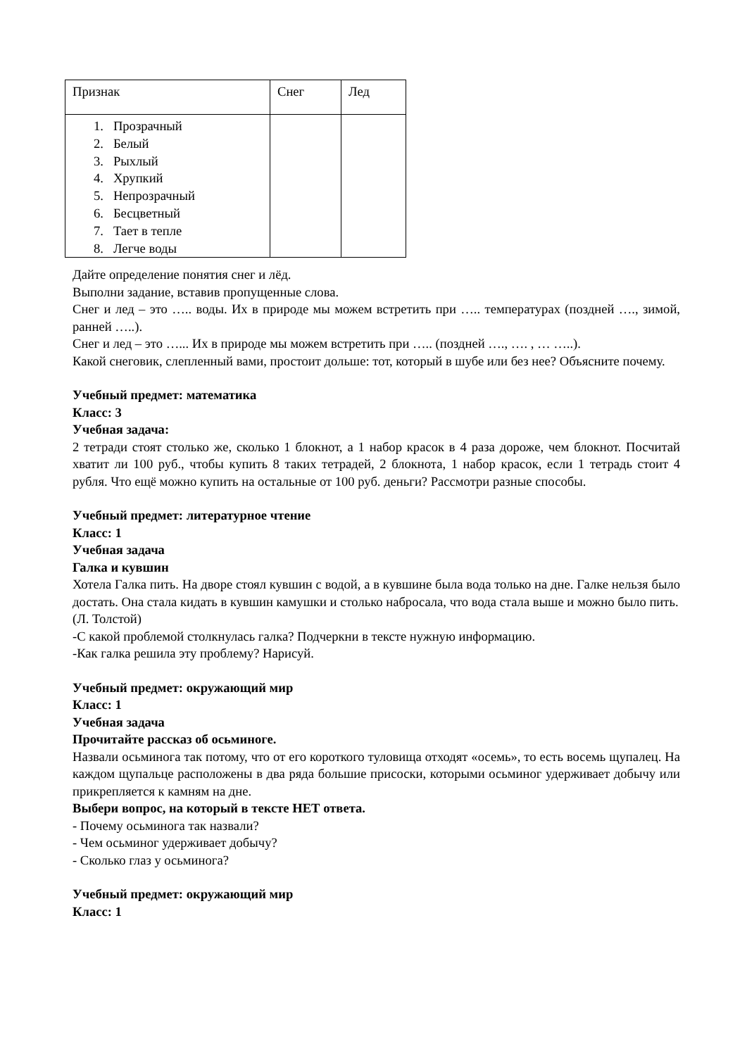| Признак | Снег | Лед |
| 1. Прозрачный 2. Белый 3. Рыхлый 4. Хрупкий 5. Непрозрачный 6. Бесцветный 7. Тает в тепле 8. Легче воды | | |
Дайте определение понятия снег и лёд.
Выполни задание, вставив пропущенные слова.
Снег и лед – это ….. воды. Их в природе мы можем встретить при ….. температурах (поздней …., зимой, ранней …..).
Снег и лед – это …... Их в природе мы можем встретить при ….. (поздней …., …. , … …..).
Какой снеговик, слепленный вами, простоит дольше: тот, который в шубе или без нее? Объясните почему.
Учебный предмет: математика
Класс: 3
Учебная задача:
2 тетради стоят столько же, сколько 1 блокнот, а 1 набор красок в 4 раза дороже, чем блокнот. Посчитай хватит ли 100 руб., чтобы купить 8 таких тетрадей, 2 блокнота, 1 набор красок, если 1 тетрадь стоит 4 рубля. Что ещё можно купить на остальные от 100 руб. деньги? Рассмотри разные способы.
Учебный предмет: литературное чтение
Класс: 1
Учебная задача
Галка и кувшин
Хотела Галка пить. На дворе стоял кувшин с водой, а в кувшине была вода только на дне. Галке нельзя было достать. Она стала кидать в кувшин камушки и столько набросала, что вода стала выше и можно было пить.
(Л. Толстой)
-С какой проблемой столкнулась галка? Подчеркни в тексте нужную информацию.
-Как галка решила эту проблему? Нарисуй.
Учебный предмет: окружающий мир
Класс: 1
Учебная задача
Прочитайте рассказ об осьминоге.
Назвали осьминога так потому, что от его короткого туловища отходят «осемь», то есть восемь щупалец. На каждом щупальце расположены в два ряда большие присоски, которыми осьминог удерживает добычу или прикрепляется к камням на дне.
Выбери вопрос, на который в тексте НЕТ ответа.
- Почему осьминога так назвали?
- Чем осьминог удерживает добычу?
- Сколько глаз у осьминога?
Учебный предмет: окружающий мир
Класс: 1